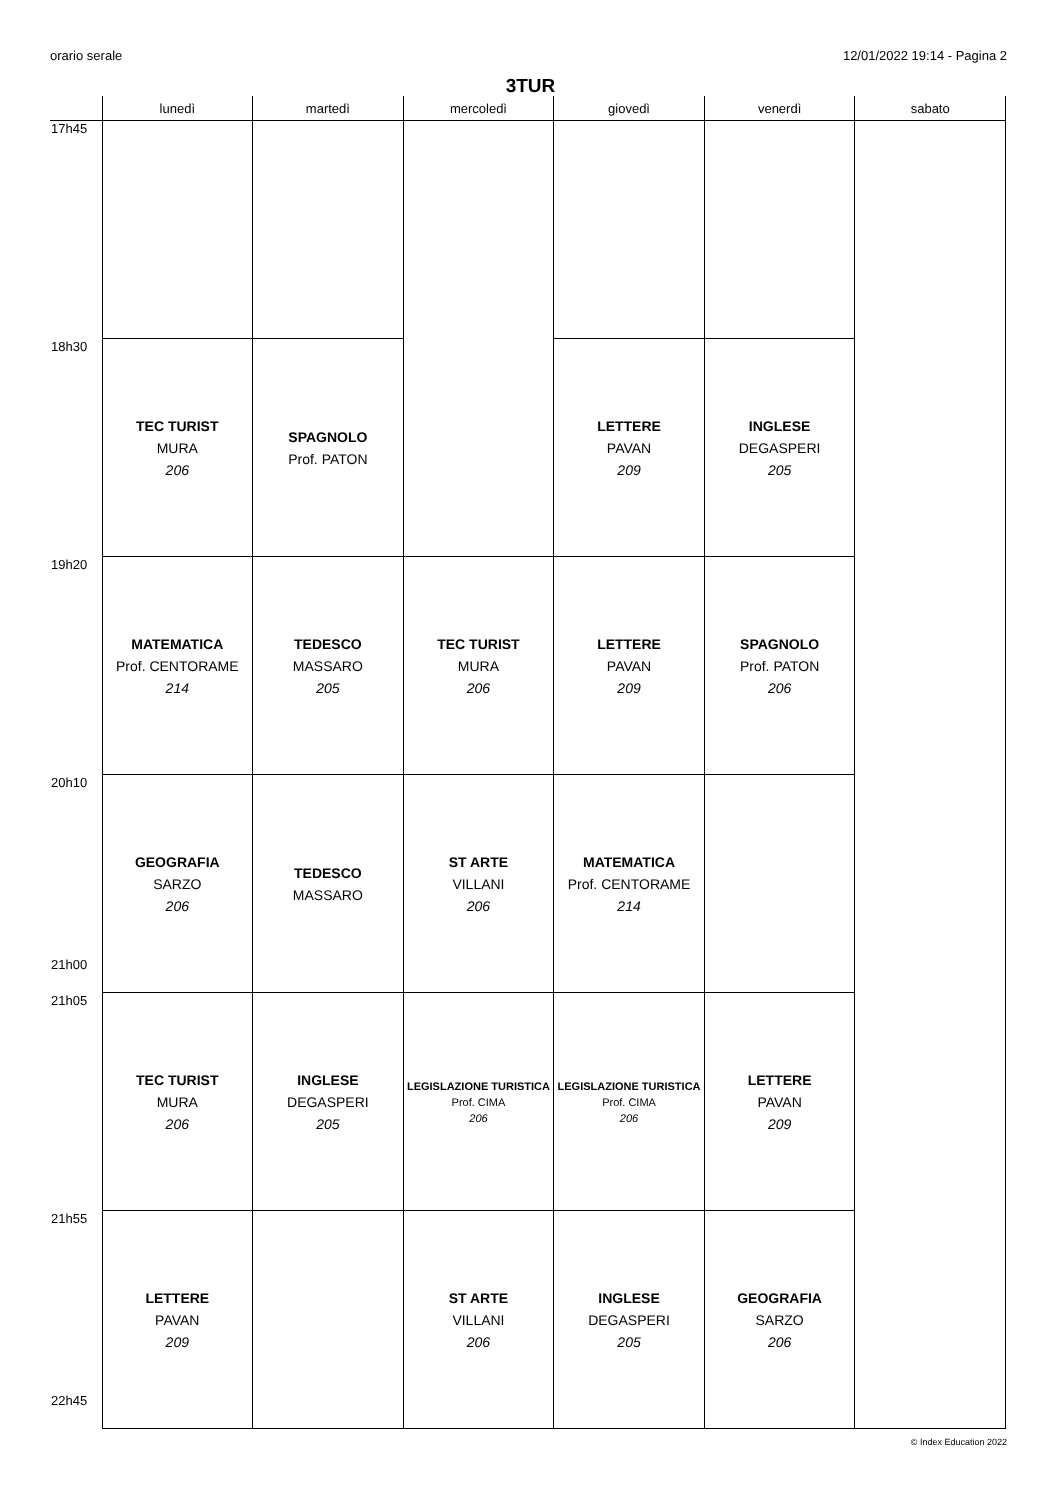orario serale 12/01/2022 19:14 - Pagina 2
3TUR
| | lunedì | martedì | mercoledì | giovedì | venerdì | sabato |
| --- | --- | --- | --- | --- | --- | --- |
| 17h45 | | | | | | |
| 18h30 | TEC TURIST MURA 206 | SPAGNOLO Prof. PATON | | LETTERE PAVAN 209 | INGLESE DEGASPERI 205 | |
| 19h20 | MATEMATICA Prof. CENTORAME 214 | TEDESCO MASSARO 205 | TEC TURIST MURA 206 | LETTERE PAVAN 209 | SPAGNOLO Prof. PATON 206 | |
| 20h10 21h00 | GEOGRAFIA SARZO 206 | TEDESCO MASSARO | ST ARTE VILLANI 206 | MATEMATICA Prof. CENTORAME 214 | | |
| 21h05 | TEC TURIST MURA 206 | INGLESE DEGASPERI 205 | LEGISLAZIONE TURISTICA Prof. CIMA 206 | LEGISLAZIONE TURISTICA Prof. CIMA 206 | LETTERE PAVAN 209 | |
| 21h55 22h45 | LETTERE PAVAN 209 | | ST ARTE VILLANI 206 | INGLESE DEGASPERI 205 | GEOGRAFIA SARZO 206 | |
© Index Education 2022